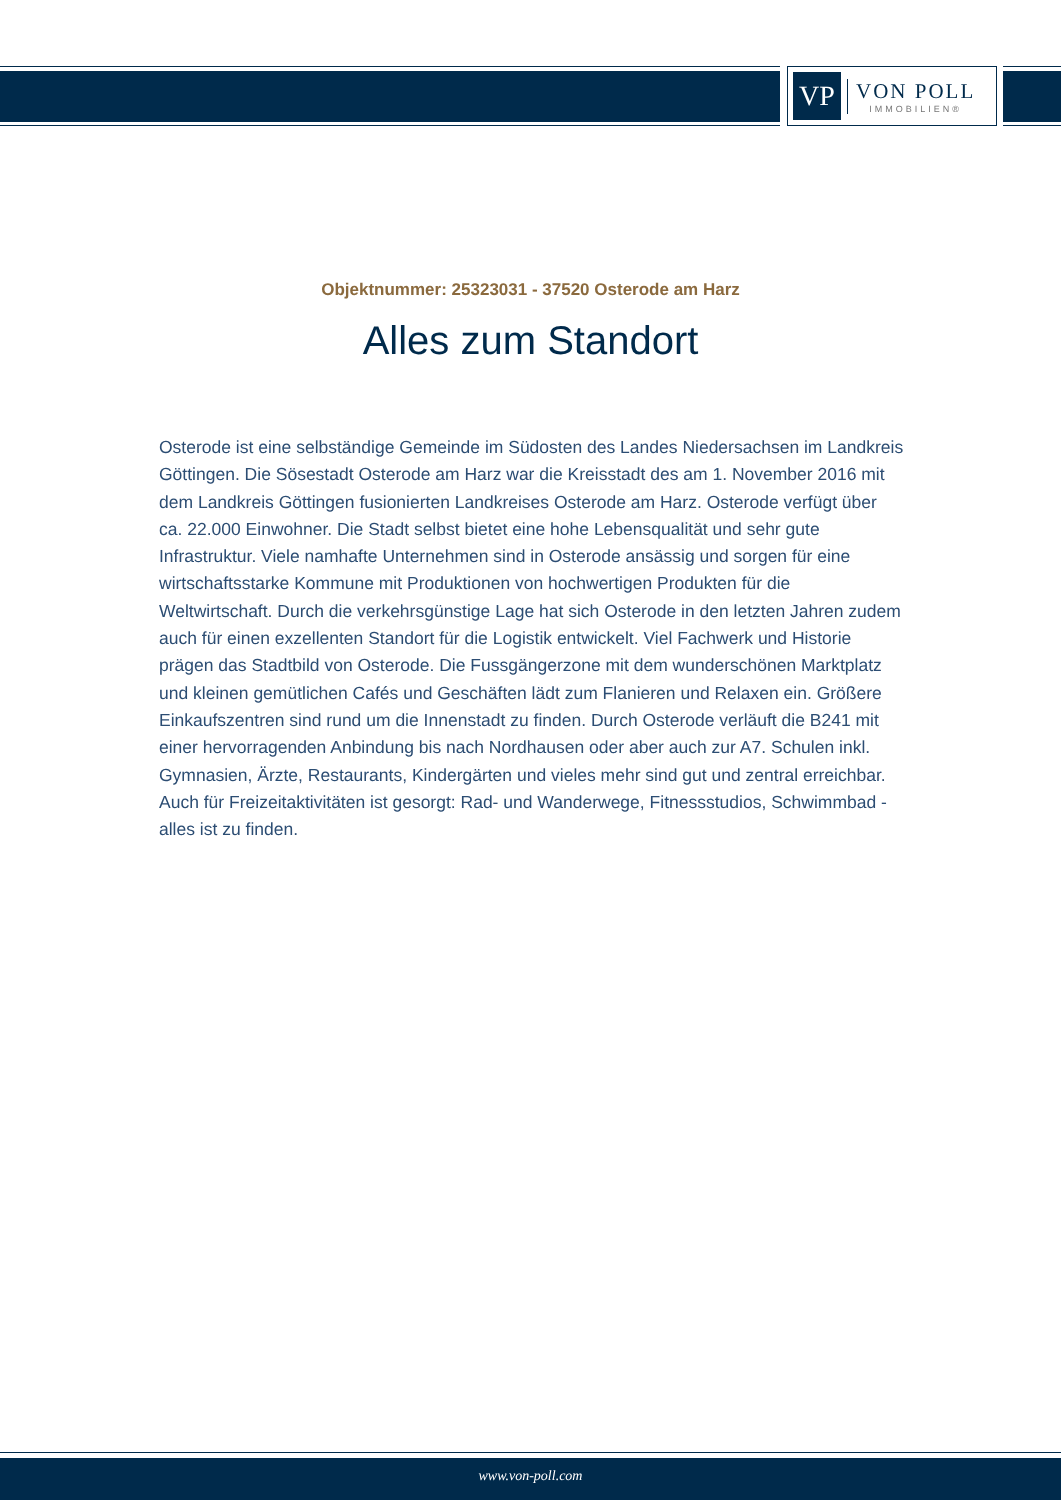VP
VON POLL
IMMOBILIEN®
Objektnummer: 25323031 - 37520 Osterode am Harz
Alles zum Standort
Osterode ist eine selbständige Gemeinde im Südosten des Landes Niedersachsen im Landkreis Göttingen. Die Sösestadt Osterode am Harz war die Kreisstadt des am 1. November 2016 mit dem Landkreis Göttingen fusionierten Landkreises Osterode am Harz. Osterode verfügt über ca. 22.000 Einwohner. Die Stadt selbst bietet eine hohe Lebensqualität und sehr gute Infrastruktur. Viele namhafte Unternehmen sind in Osterode ansässig und sorgen für eine wirtschaftsstarke Kommune mit Produktionen von hochwertigen Produkten für die Weltwirtschaft. Durch die verkehrsgünstige Lage hat sich Osterode in den letzten Jahren zudem auch für einen exzellenten Standort für die Logistik entwickelt. Viel Fachwerk und Historie prägen das Stadtbild von Osterode. Die Fussgängerzone mit dem wunderschönen Marktplatz und kleinen gemütlichen Cafés und Geschäften lädt zum Flanieren und Relaxen ein. Größere Einkaufszentren sind rund um die Innenstadt zu finden. Durch Osterode verläuft die B241 mit einer hervorragenden Anbindung bis nach Nordhausen oder aber auch zur A7. Schulen inkl. Gymnasien, Ärzte, Restaurants, Kindergärten und vieles mehr sind gut und zentral erreichbar. Auch für Freizeitaktivitäten ist gesorgt: Rad- und Wanderwege, Fitnessstudios, Schwimmbad - alles ist zu finden.
www.von-poll.com